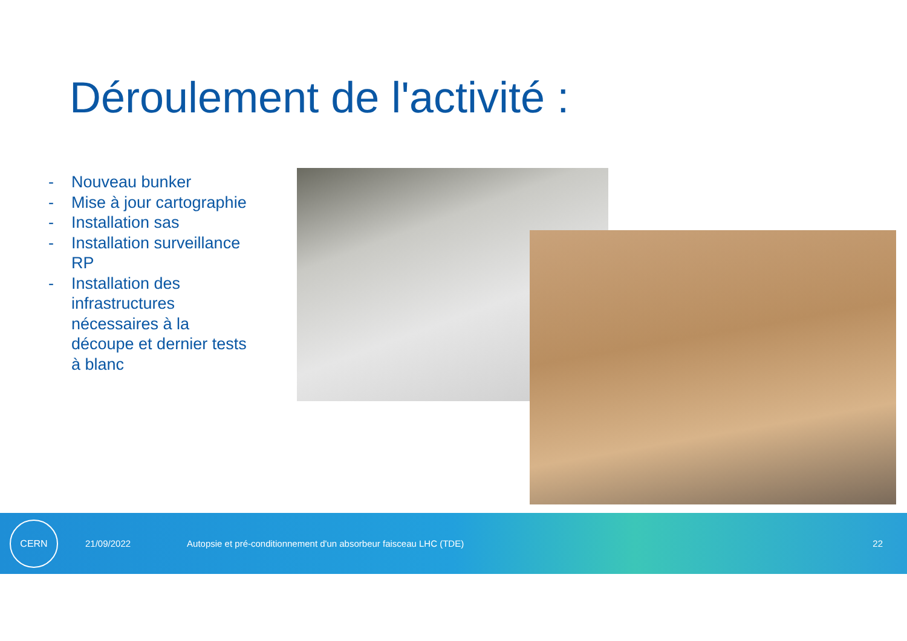Déroulement de l'activité :
- Nouveau bunker
- Mise à jour cartographie
- Installation sas
- Installation surveillance RP
- Installation des infrastructures nécessaires à la découpe et dernier tests à blanc
CERN
21/09/2022 Autopsie et pré-conditionnement d'un absorbeur faisceau LHC (TDE) 22